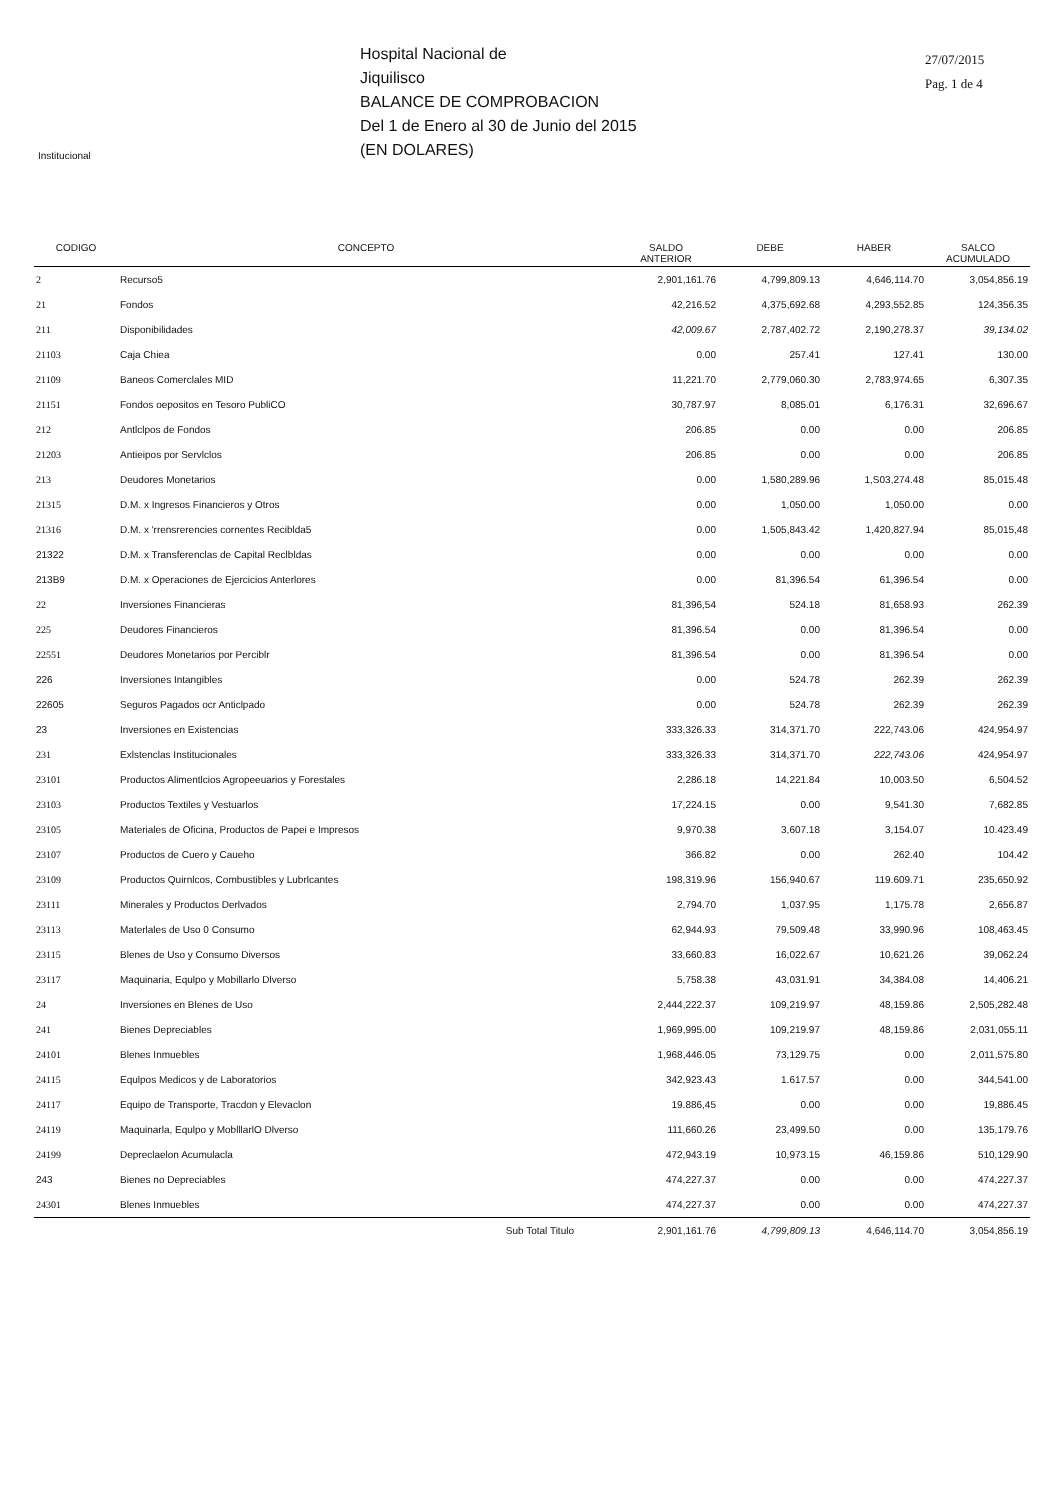Hospital Nacional de
Jiquilisco
BALANCE DE COMPROBACION
Del 1 de Enero al 30 de Junio del 2015
(EN DOLARES)
27/07/2015
Pag. 1 de 4
Institucional
| CODIGO | CONCEPTO | SALDO ANTERIOR | DEBE | HABER | SALCO ACUMULADO |
| --- | --- | --- | --- | --- | --- |
| 2 | Recurso5 | 2,901,161.76 | 4,799,809.13 | 4,646,114.70 | 3,054,856.19 |
| 21 | Fondos | 42,216.52 | 4,375,692.68 | 4,293,552.85 | 124,356.35 |
| 211 | Disponibilidades | 42,009.67 | 2,787,402.72 | 2,190,278.37 | 39,134.02 |
| 21103 | Caja Chiea | 0.00 | 257.41 | 127.41 | 130.00 |
| 21109 | Baneos Comerclales MID | 11,221.70 | 2,779,060.30 | 2,783,974.65 | 6,307.35 |
| 21151 | Fondos oepositos en Tesoro PubliCO | 30,787.97 | 8,085.01 | 6,176.31 | 32,696.67 |
| 212 | Antlclpos de Fondos | 206.85 | 0.00 | 0.00 | 206.85 |
| 21203 | Antieipos por Servlclos | 206.85 | 0.00 | 0.00 | 206.85 |
| 213 | Deudores Monetarios | 0.00 | 1,580,289.96 | 1,S03,274.48 | 85,015.48 |
| 21315 | D.M. x Ingresos Financieros y Otros | 0.00 | 1,050.00 | 1,050.00 | 0.00 |
| 21316 | D.M. x 'rrensrerencies cornentes Reciblda5 | 0.00 | 1,505,843.42 | 1,420,827.94 | 85,015,48 |
| 21322 | D.M. x Transferenclas de Capital Reclbldas | 0.00 | 0.00 | 0.00 | 0.00 |
| 213B9 | D.M. x Operaciones de Ejercicios Anterlores | 0.00 | 81,396.54 | 61,396.54 | 0.00 |
| 22 | Inversiones Financieras | 81,396,54 | 524.18 | 81,658.93 | 262.39 |
| 225 | Deudores Financieros | 81,396.54 | 0.00 | 81,396.54 | 0.00 |
| 22551 | Deudores Monetarios por Perciblr | 81,396.54 | 0.00 | 81,396.54 | 0.00 |
| 226 | Inversiones Intangibles | 0.00 | 524.78 | 262.39 | 262.39 |
| 22605 | Seguros Pagados ocr Anticlpado | 0.00 | 524.78 | 262.39 | 262.39 |
| 23 | Inversiones en Existencias | 333,326.33 | 314,371.70 | 222,743.06 | 424,954.97 |
| 231 | Exlstenclas Institucionales | 333,326.33 | 314,371.70 | 222,743.06 | 424,954.97 |
| 23101 | Productos Alimentlcios Agropeeuarios y Forestales | 2,286.18 | 14,221.84 | 10,003.50 | 6,504.52 |
| 23103 | Productos Textiles y Vestuarlos | 17,224.15 | 0.00 | 9,541.30 | 7,682.85 |
| 23105 | Materiales de Oficina, Productos de Papei e Impresos | 9,970.38 | 3,607.18 | 3,154.07 | 10.423.49 |
| 23107 | Productos de Cuero y Caueho | 366.82 | 0.00 | 262.40 | 104.42 |
| 23109 | Productos Quirnlcos, Combustibles y Lubrlcantes | 198,319.96 | 156,940.67 | 119.609.71 | 235,650.92 |
| 23111 | Minerales y Productos Derlvados | 2,794.70 | 1,037.95 | 1,175.78 | 2,656.87 |
| 23113 | Materlales de Uso 0 Consumo | 62,944.93 | 79,509.48 | 33,990.96 | 108,463.45 |
| 23115 | Blenes de Uso y Consumo Diversos | 33,660.83 | 16,022.67 | 10,621.26 | 39,062.24 |
| 23117 | Maquinaria, Equlpo y Mobillarlo Dlverso | 5,758.38 | 43,031.91 | 34,384.08 | 14,406.21 |
| 24 | Inversiones en Blenes de Uso | 2,444,222.37 | 109,219.97 | 48,159.86 | 2,505,282.48 |
| 241 | Bienes Depreciables | 1,969,995.00 | 109,219.97 | 48,159.86 | 2,031,055.11 |
| 24101 | Blenes Inmuebles | 1,968,446.05 | 73,129.75 | 0.00 | 2,011,575.80 |
| 24115 | Equlpos Medicos y de Laboratorios | 342,923.43 | 1.617.57 | 0.00 | 344,541.00 |
| 24117 | Equipo de Transporte, Tracdon y Elevaclon | 19.886,45 | 0.00 | 0.00 | 19,886.45 |
| 24119 | Maquinarla, Equlpo y MoblllarlO Dlverso | 111,660.26 | 23,499.50 | 0.00 | 135,179.76 |
| 24199 | Depreclaelon Acumulacla | 472,943.19 | 10,973.15 | 46,159.86 | 510,129.90 |
| 243 | Bienes no Depreciables | 474,227.37 | 0.00 | 0.00 | 474,227.37 |
| 24301 | Blenes Inmuebles | 474,227.37 | 0.00 | 0.00 | 474,227.37 |
| | Sub Total Titulo | 2,901,161.76 | 4,799,809.13 | 4,646,114.70 | 3,054,856.19 |